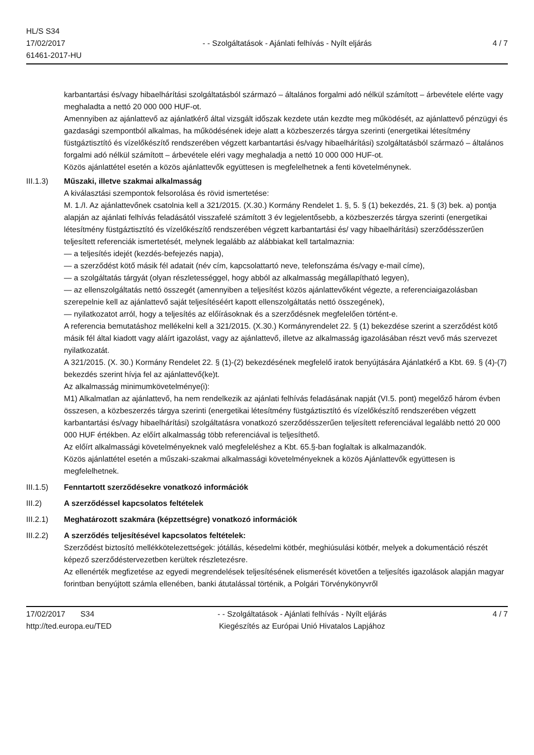HL/S S34
17/02/2017
61461-2017-HU
- - Szolgáltatások - Ajánlati felhívás - Nyílt eljárás
4 / 7
karbantartási és/vagy hibaelhárítási szolgáltatásból származó – általános forgalmi adó nélkül számított – árbevétele elérte vagy meghaladta a nettó 20 000 000 HUF-ot.
Amennyiben az ajánlattevő az ajánlatkérő által vizsgált időszak kezdete után kezdte meg működését, az ajánlattevő pénzügyi és gazdasági szempontból alkalmas, ha működésének ideje alatt a közbeszerzés tárgya szerinti (energetikai létesítmény füstgáztisztító és vízelőkészítő rendszerében végzett karbantartási és/vagy hibaelhárítási) szolgáltatásból származó – általános forgalmi adó nélkül számított – árbevétele eléri vagy meghaladja a nettó 10 000 000 HUF-ot.
Közös ajánlattétel esetén a közös ajánlattevők együttesen is megfelelhetnek a fenti követelménynek.
III.1.3) Műszaki, illetve szakmai alkalmasság
A kiválasztási szempontok felsorolása és rövid ismertetése:
M. 1./I. Az ajánlattevőnek csatolnia kell a 321/2015. (X.30.) Kormány Rendelet 1. §, 5. § (1) bekezdés, 21. § (3) bek. a) pontja alapján az ajánlati felhívás feladásától visszafelé számított 3 év legjelentősebb, a közbeszerzés tárgya szerinti (energetikai létesítmény füstgáztisztító és vízelőkészítő rendszerében végzett karbantartási és/ vagy hibaelhárítási) szerződésszerűen teljesített referenciák ismertetését, melynek legalább az alábbiakat kell tartalmaznia:
— a teljesítés idejét (kezdés-befejezés napja),
— a szerződést kötő másik fél adatait (név cím, kapcsolattartó neve, telefonszáma és/vagy e-mail címe),
— a szolgáltatás tárgyát (olyan részletességgel, hogy abból az alkalmasság megállapítható legyen),
— az ellenszolgáltatás nettó összegét (amennyiben a teljesítést közös ajánlattevőként végezte, a referenciaigazolásban szerepelnie kell az ajánlattevő saját teljesítéséért kapott ellenszolgáltatás nettó összegének),
— nyilatkozatot arról, hogy a teljesítés az előírásoknak és a szerződésnek megfelelően történt-e.
A referencia bemutatáshoz mellékelni kell a 321/2015. (X.30.) Kormányrendelet 22. § (1) bekezdése szerint a szerződést kötő másik fél által kiadott vagy aláírt igazolást, vagy az ajánlattevő, illetve az alkalmasság igazolásában részt vevő más szervezet nyilatkozatát.
A 321/2015. (X. 30.) Kormány Rendelet 22. § (1)-(2) bekezdésének megfelelő iratok benyújtására Ajánlatkérő a Kbt. 69. § (4)-(7) bekezdés szerint hívja fel az ajánlattevő(ke)t.
Az alkalmasság minimumkövetelménye(i):
M1) Alkalmatlan az ajánlattevő, ha nem rendelkezik az ajánlati felhívás feladásának napját (VI.5. pont) megelőző három évben összesen, a közbeszerzés tárgya szerinti (energetikai létesítmény füstgáztisztító és vízelőkészítő rendszerében végzett karbantartási és/vagy hibaelhárítási) szolgáltatásra vonatkozó szerződésszerűen teljesített referenciával legalább nettó 20 000 000 HUF értékben. Az előírt alkalmasság több referenciával is teljesíthető.
Az előírt alkalmassági követelményeknek való megfeleléshez a Kbt. 65.§-ban foglaltak is alkalmazandók.
Közös ajánlattétel esetén a műszaki-szakmai alkalmassági követelményeknek a közös Ajánlattevők együttesen is megfelelhetnek.
III.1.5) Fenntartott szerződésekre vonatkozó információk
III.2) A szerződéssel kapcsolatos feltételek
III.2.1) Meghatározott szakmára (képzettségre) vonatkozó információk
III.2.2) A szerződés teljesítésével kapcsolatos feltételek:
Szerződést biztosító mellékkötelezettségek: jótállás, késedelmi kötbér, meghiúsulási kötbér, melyek a dokumentáció részét képező szerződéstervezetben kerültek részletezésre.
Az ellenérték megfizetése az egyedi megrendelések teljesítésének elismerését követően a teljesítés igazolások alapján magyar forintban benyújtott számla ellenében, banki átutalással történik, a Polgári Törvénykönyvről
17/02/2017 S34
http://ted.europa.eu/TED
- - Szolgáltatások - Ajánlati felhívás - Nyílt eljárás
Kiegészítés az Európai Unió Hivatalos Lapjához
4 / 7